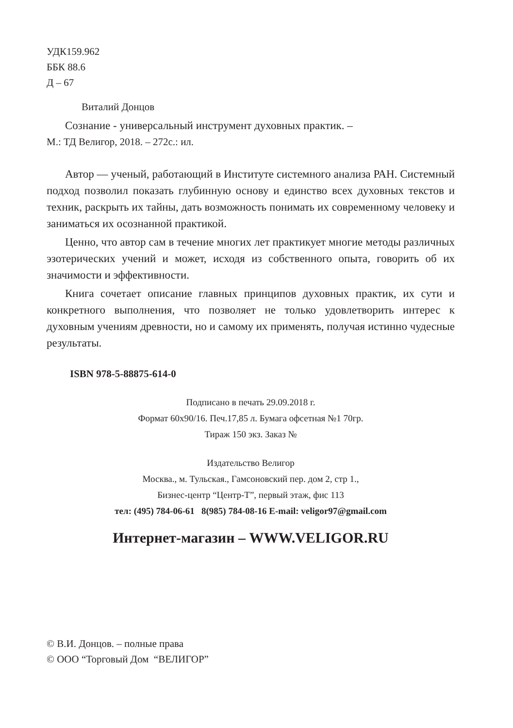УДК159.962
ББК 88.6
Д – 67
Виталий Донцов
Сознание - универсальный инструмент духовных практик. –
М.: ТД Велигор, 2018. – 272с.: ил.
Автор — ученый, работающий в Институте системного анализа РАН. Системный подход позволил показать глубинную основу и единство всех духовных текстов и техник, раскрыть их тайны, дать возможность понимать их современному человеку и заниматься их осознанной практикой.
Ценно, что автор сам в течение многих лет практикует многие методы различных эзотерических учений и может, исходя из собственного опыта, говорить об их значимости и эффективности.
Книга сочетает описание главных принципов духовных практик, их сути и конкретного выполнения, что позволяет не только удовлетворить интерес к духовным учениям древности, но и самому их применять, получая истинно чудесные результаты.
ISBN 978-5-88875-614-0
Подписано в печать 29.09.2018 г.
Формат 60х90/16. Печ.17,85 л. Бумага офсетная №1 70гр.
Тираж 150 экз. Заказ №
Издательство Велигор
Москва., м. Тульская., Гамсоновский пер. дом 2, стр 1.,
Бизнес-центр “Центр-Т”, первый этаж, фис 113
тел: (495) 784-06-61 8(985) 784-08-16 E-mail: veligor97@gmail.com
Интернет-магазин – WWW.VELIGOR.RU
© В.И. Донцов. – полные права
© ООО “Торговый Дом “ВЕЛИГОР”